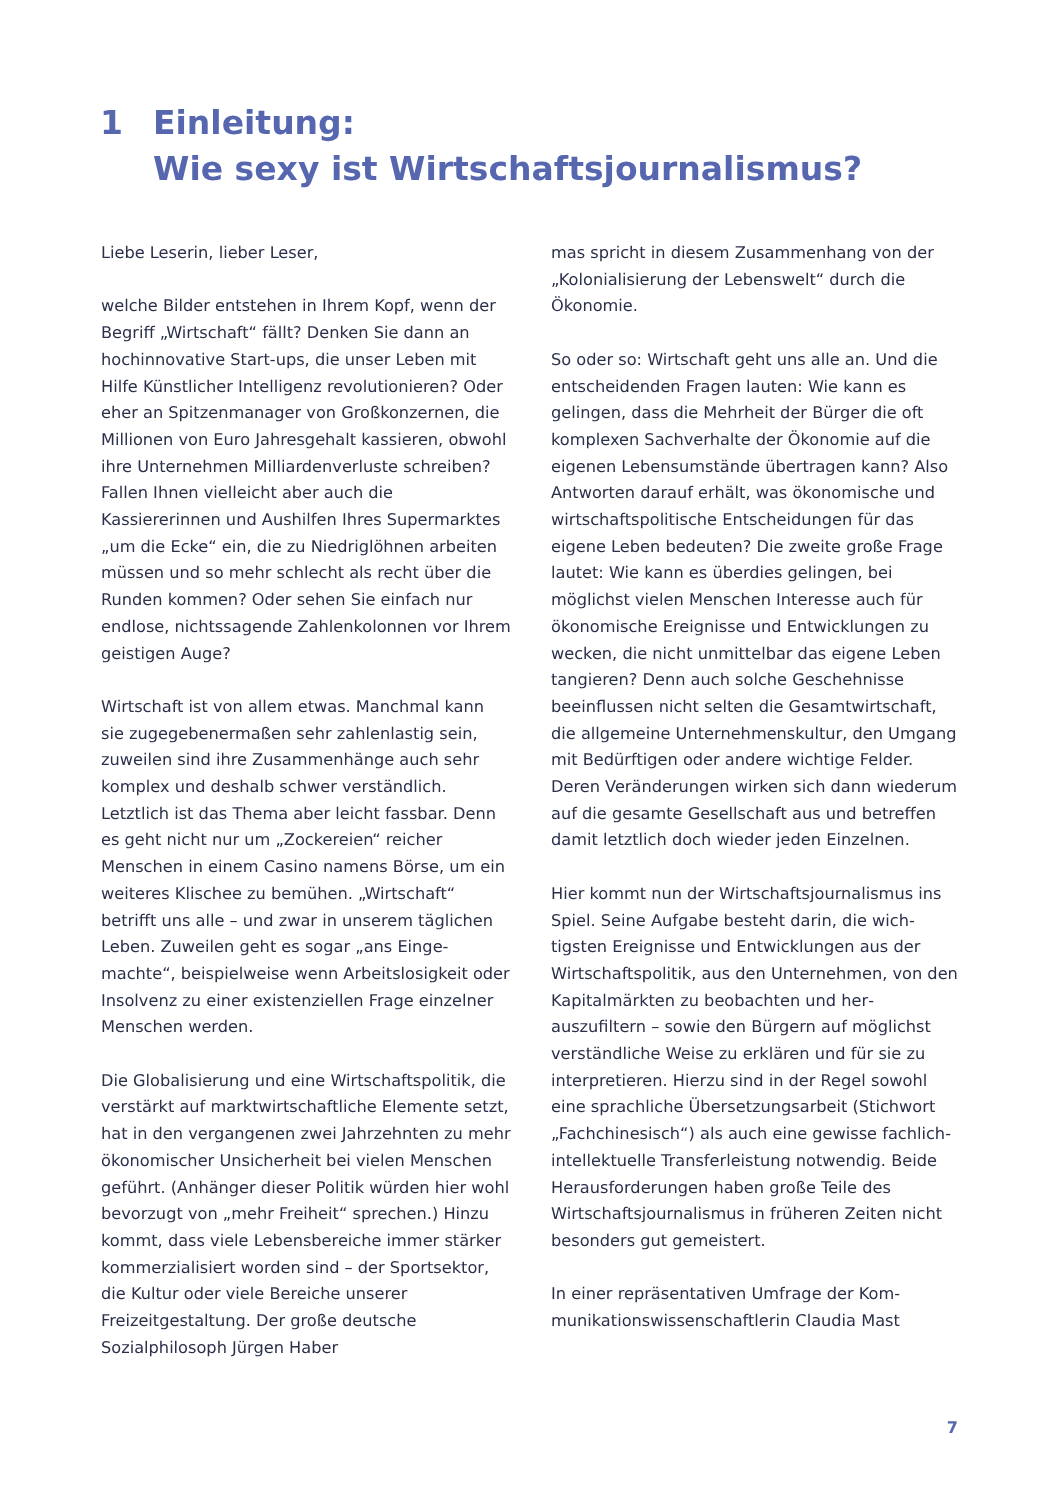1 Einleitung:
Wie sexy ist Wirtschaftsjournalismus?
Liebe Leserin, lieber Leser,
welche Bilder entstehen in Ihrem Kopf, wenn der Begriff „Wirtschaft“ fällt? Denken Sie dann an hochinnovative Start-ups, die unser Leben mit Hilfe Künstlicher Intelligenz revolutionieren? Oder eher an Spitzenmanager von Groß­konzernen, die Millionen von Euro Jahresgehalt kassieren, obwohl ihre Unternehmen Milliarden­verluste schreiben? Fallen Ihnen vielleicht aber auch die Kassiererinnen und Aushilfen Ihres Supermarktes „um die Ecke“ ein, die zu Niedrig­löhnen arbeiten müssen und so mehr schlecht als recht über die Runden kommen? Oder sehen Sie einfach nur endlose, nichtssagende Zahlen­kolonnen vor Ihrem geistigen Auge?
Wirtschaft ist von allem etwas. Manchmal kann sie zugegebenermaßen sehr zahlenlastig sein, zuweilen sind ihre Zusammenhänge auch sehr komplex und deshalb schwer verständlich. Letztlich ist das Thema aber leicht fassbar. Denn es geht nicht nur um „Zockereien“ reicher Menschen in einem Casino namens Börse, um ein weiteres Klischee zu bemühen. „Wirtschaft“ betrifft uns alle – und zwar in unserem täglichen Leben. Zuweilen geht es sogar „ans Einge­machte“, beispielweise wenn Arbeitslosigkeit oder Insolvenz zu einer existenziellen Frage einzelner Menschen werden.
Die Globalisierung und eine Wirtschaftspolitik, die verstärkt auf marktwirtschaftliche Elemente setzt, hat in den vergangenen zwei Jahrzehnten zu mehr ökonomischer Unsicherheit bei vielen Menschen geführt. (Anhänger dieser Politik würden hier wohl bevorzugt von „mehr Freiheit“ sprechen.) Hinzu kommt, dass viele Lebens­bereiche immer stärker kommerzialisiert wor­den sind – der Sportsektor, die Kultur oder viele Bereiche unserer Freizeitgestaltung. Der große deutsche Sozialphilosoph Jürgen Haber­
mas spricht in diesem Zusammenhang von der „Kolonialisierung der Lebenswelt“ durch die Ökonomie.
So oder so: Wirtschaft geht uns alle an. Und die entscheidenden Fragen lauten: Wie kann es gelingen, dass die Mehrheit der Bürger die oft komplexen Sachverhalte der Ökonomie auf die eigenen Lebensumstände übertragen kann? Also Antworten darauf erhält, was ökonomische und wirtschaftspolitische Entscheidungen für das eigene Leben bedeuten? Die zweite große Frage lautet: Wie kann es überdies gelingen, bei möglichst vielen Menschen Interesse auch für ökonomische Ereignisse und Entwicklungen zu wecken, die nicht unmittelbar das eigene Leben tangieren? Denn auch solche Geschehnisse beeinflussen nicht selten die Gesamtwirtschaft, die allgemeine Unternehmenskultur, den Um­gang mit Bedürftigen oder andere wichtige Felder. Deren Veränderungen wirken sich dann wiederum auf die gesamte Gesellschaft aus und betreffen damit letztlich doch wieder jeden Einzelnen.
Hier kommt nun der Wirtschaftsjournalismus ins Spiel. Seine Aufgabe besteht darin, die wich­tigsten Ereignisse und Entwicklungen aus der Wirtschaftspolitik, aus den Unternehmen, von den Kapitalmärkten zu beobachten und her­auszufiltern – sowie den Bürgern auf möglichst verständliche Weise zu erklären und für sie zu interpretieren. Hierzu sind in der Regel sowohl eine sprachliche Übersetzungsarbeit (Stich­wort „Fachchinesisch“) als auch eine gewisse fachlich-intellektuelle Transferleistung notwen­dig. Beide Herausforderungen haben große Teile des Wirtschaftsjournalismus in früheren Zeiten nicht besonders gut gemeistert.
In einer repräsentativen Umfrage der Kom­munikationswissenschaftlerin Claudia Mast
7